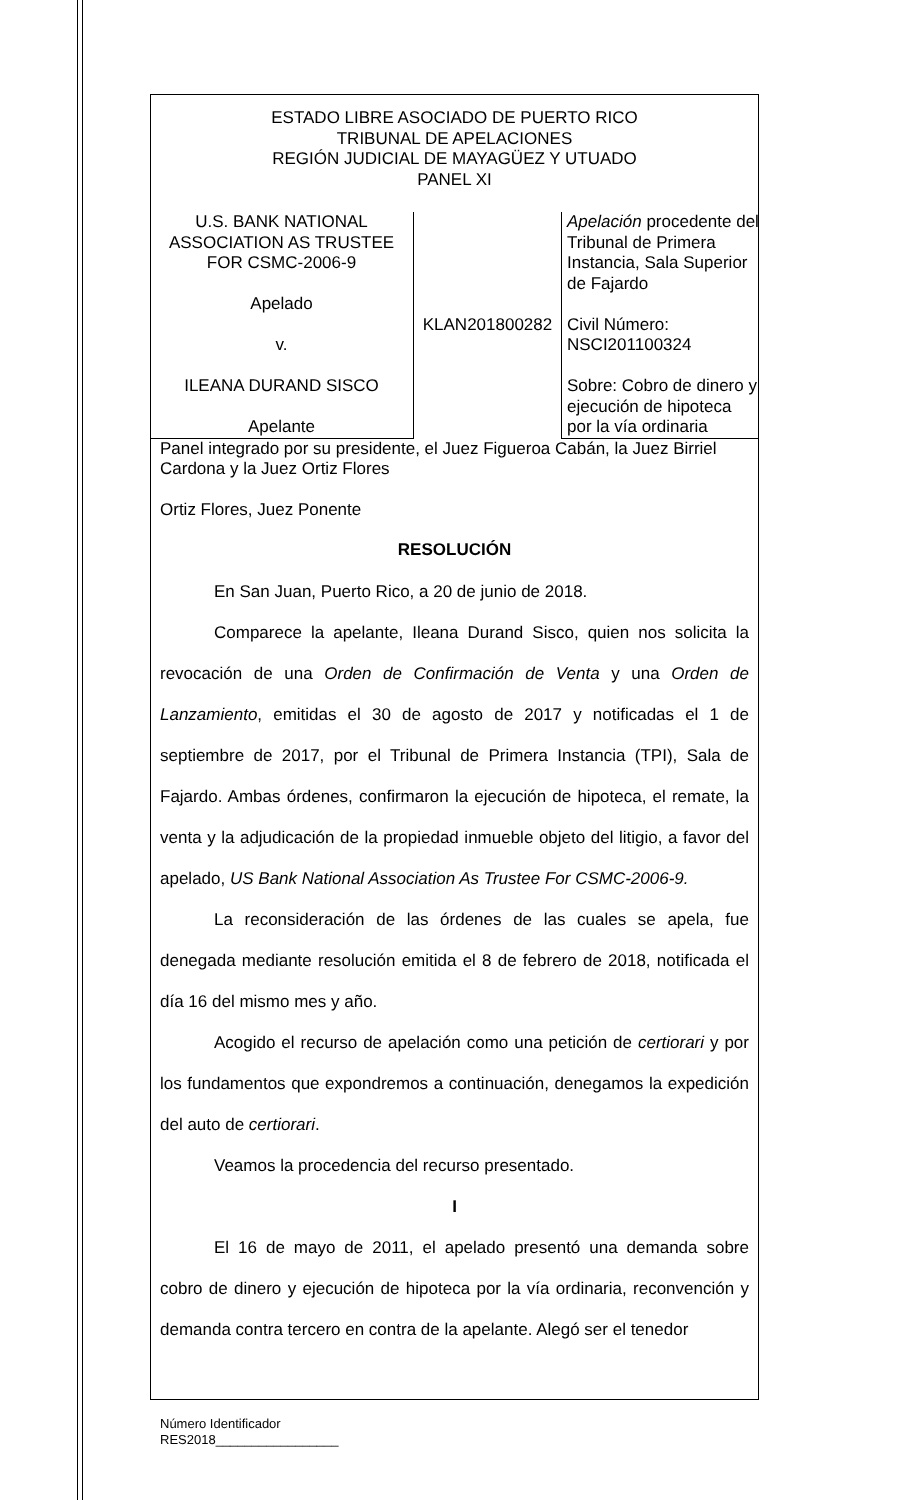ESTADO LIBRE ASOCIADO DE PUERTO RICO
TRIBUNAL DE APELACIONES
REGIÓN JUDICIAL DE MAYAGÜEZ Y UTUADO
PANEL XI
| U.S. BANK NATIONAL ASSOCIATION AS TRUSTEE FOR CSMC-2006-9 Apelado v. ILEANA DURAND SISCO Apelante | KLAN201800282 | Apelación procedente del Tribunal de Primera Instancia, Sala Superior de Fajardo Civil Número: NSCI201100324 Sobre: Cobro de dinero y ejecución de hipoteca por la vía ordinaria |
Panel integrado por su presidente, el Juez Figueroa Cabán, la Juez Birriel Cardona y la Juez Ortiz Flores
Ortiz Flores, Juez Ponente
RESOLUCIÓN
En San Juan, Puerto Rico, a 20 de junio de 2018.
Comparece la apelante, Ileana Durand Sisco, quien nos solicita la revocación de una Orden de Confirmación de Venta y una Orden de Lanzamiento, emitidas el 30 de agosto de 2017 y notificadas el 1 de septiembre de 2017, por el Tribunal de Primera Instancia (TPI), Sala de Fajardo. Ambas órdenes, confirmaron la ejecución de hipoteca, el remate, la venta y la adjudicación de la propiedad inmueble objeto del litigio, a favor del apelado, US Bank National Association As Trustee For CSMC-2006-9.
La reconsideración de las órdenes de las cuales se apela, fue denegada mediante resolución emitida el 8 de febrero de 2018, notificada el día 16 del mismo mes y año.
Acogido el recurso de apelación como una petición de certiorari y por los fundamentos que expondremos a continuación, denegamos la expedición del auto de certiorari.
Veamos la procedencia del recurso presentado.
I
El 16 de mayo de 2011, el apelado presentó una demanda sobre cobro de dinero y ejecución de hipoteca por la vía ordinaria, reconvención y demanda contra tercero en contra de la apelante. Alegó ser el tenedor
Número Identificador
RES2018_________________